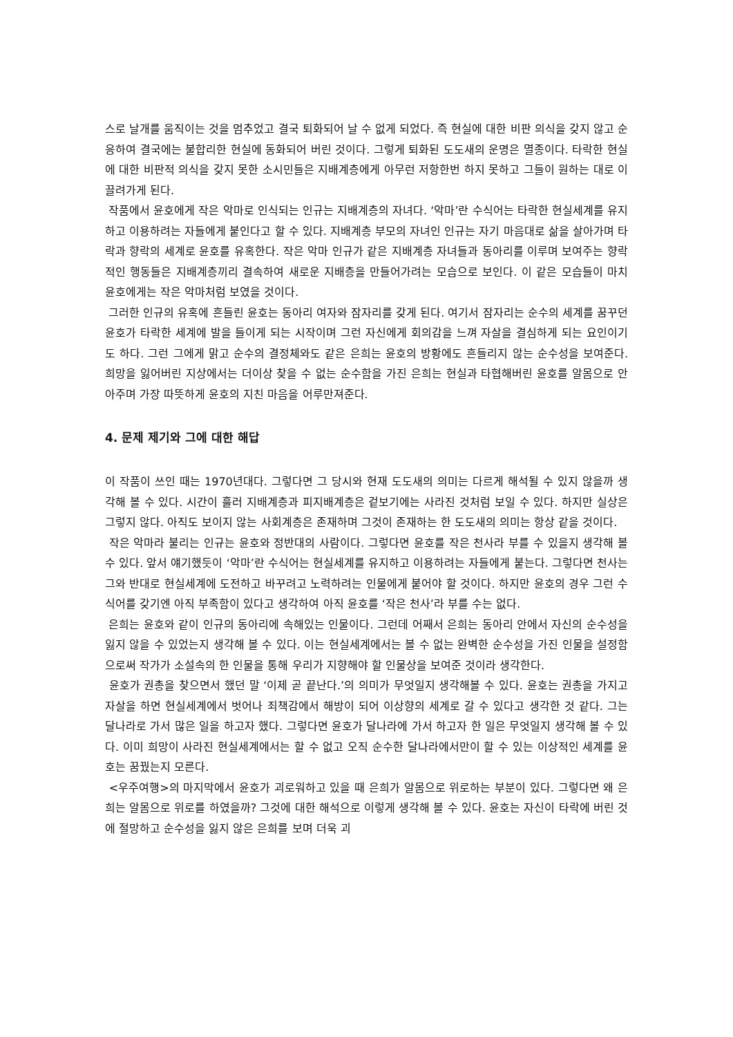스로 날개를 움직이는 것을 멈추었고 결국 퇴화되어 날 수 없게 되었다. 즉 현실에 대한 비판 의식을 갖지 않고 순응하여 결국에는 불합리한 현실에 동화되어 버린 것이다. 그렇게 퇴화된 도도새의 운명은 멸종이다. 타락한 현실에 대한 비판적 의식을 갖지 못한 소시민들은 지배계층에게 아무런 저항한번 하지 못하고 그들이 원하는 대로 이끌려가게 된다.
작품에서 윤호에게 작은 악마로 인식되는 인규는 지배계층의 자녀다. ‘악마’란 수식어는 타락한 현실세계를 유지하고 이용하려는 자들에게 붙인다고 할 수 있다. 지배계층 부모의 자녀인 인규는 자기 마음대로 삶을 살아가며 타락과 향락의 세계로 윤호를 유혹한다. 작은 악마 인규가 같은 지배계층 자녀들과 동아리를 이루며 보여주는 향락적인 행동들은 지배계층끼리 결속하여 새로운 지배층을 만들어가려는 모습으로 보인다. 이 같은 모습들이 마치 윤호에게는 작은 악마처럼 보였을 것이다.
그러한 인규의 유혹에 흔들린 윤호는 동아리 여자와 잠자리를 갖게 된다. 여기서 잠자리는 순수의 세계를 꿈꾸던 윤호가 타락한 세계에 발을 들이게 되는 시작이며 그런 자신에게 회의감을 느껴 자살을 결심하게 되는 요인이기도 하다. 그런 그에게 맑고 순수의 결정체와도 같은 은희는 윤호의 방황에도 흔들리지 않는 순수성을 보여준다. 희망을 잃어버린 지상에서는 더이상 찾을 수 없는 순수함을 가진 은희는 현실과 타협해버린 윤호를 알몸으로 안아주며 가장 따뜻하게 윤호의 지친 마음을 어루만져준다.
4. 문제 제기와 그에 대한 해답
이 작품이 쓰인 때는 1970년대다. 그렇다면 그 당시와 현재 도도새의 의미는 다르게 해석될 수 있지 않을까 생각해 볼 수 있다. 시간이 흘러 지배계층과 피지배계층은 겉보기에는 사라진 것처럼 보일 수 있다. 하지만 실상은 그렇지 않다. 아직도 보이지 않는 사회계층은 존재하며 그것이 존재하는 한 도도새의 의미는 항상 같을 것이다.
작은 악마라 불리는 인규는 윤호와 정반대의 사람이다. 그렇다면 윤호를 작은 천사라 부를 수 있을지 생각해 볼 수 있다. 앞서 얘기했듯이 ‘악마’란 수식어는 현실세계를 유지하고 이용하려는 자들에게 붙는다. 그렇다면 천사는 그와 반대로 현실세계에 도전하고 바꾸려고 노력하려는 인물에게 붙어야 할 것이다. 하지만 윤호의 경우 그런 수식어를 갖기엔 아직 부족함이 있다고 생각하여 아직 윤호를 ‘작은 천사’라 부를 수는 없다.
은희는 윤호와 같이 인규의 동아리에 속해있는 인물이다. 그런데 어째서 은희는 동아리 안에서 자신의 순수성을 잃지 않을 수 있었는지 생각해 볼 수 있다. 이는 현실세계에서는 볼 수 없는 완벽한 순수성을 가진 인물을 설정함으로써 작가가 소설속의 한 인물을 통해 우리가 지향해야 할 인물상을 보여준 것이라 생각한다.
윤호가 권총을 찾으면서 했던 말 ‘이제 곧 끝난다.’의 의미가 무엇일지 생각해볼 수 있다. 윤호는 권총을 가지고 자살을 하면 현실세계에서 벗어나 죄책감에서 해방이 되어 이상향의 세계로 갈 수 있다고 생각한 것 같다. 그는 달나라로 가서 많은 일을 하고자 했다. 그렇다면 윤호가 달나라에 가서 하고자 한 일은 무엇일지 생각해 볼 수 있다. 이미 희망이 사라진 현실세계에서는 할 수 없고 오직 순수한 달나라에서만이 할 수 있는 이상적인 세계를 윤호는 꿈꿨는지 모른다.
<우주여행>의 마지막에서 윤호가 괴로워하고 있을 때 은희가 알몸으로 위로하는 부분이 있다. 그렇다면 왜 은희는 알몸으로 위로를 하였을까? 그것에 대한 해석으로 이렇게 생각해 볼 수 있다. 윤호는 자신이 타락에 버린 것에 절망하고 순수성을 잃지 않은 은희를 보며 더욱 괴